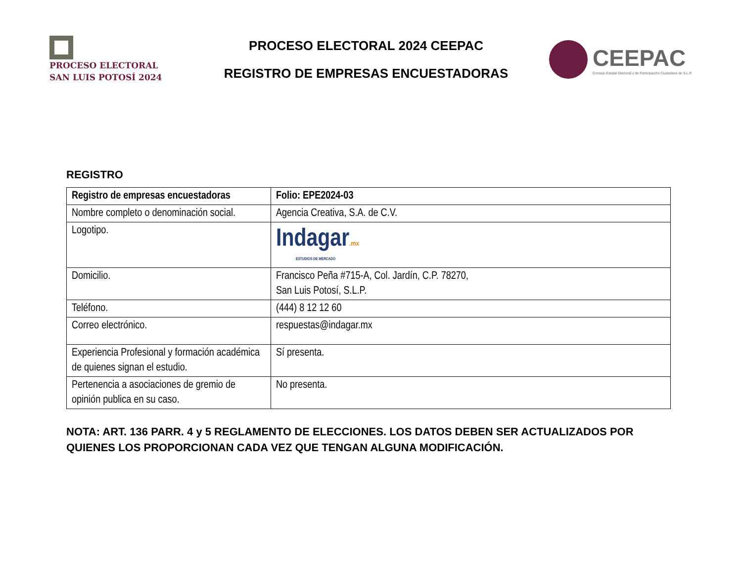PROCESO ELECTORAL
SAN LUIS POTOSÍ 2024
PROCESO ELECTORAL 2024 CEEPAC
REGISTRO DE EMPRESAS ENCUESTADORAS
CEEPAC
Consejo Estatal Electoral y de Participación Ciudadana de S.L.P.
REGISTRO
| Registro de empresas encuestadoras | Folio: EPE2024-03 |
| --- | --- |
| Nombre completo o denominación social. | Agencia Creativa, S.A. de C.V. |
| Logotipo. | Indagar .mx ESTUDIOS DE MERCADO |
| Domicilio. | Francisco Peña #715-A, Col. Jardín, C.P. 78270, San Luis Potosí, S.L.P. |
| Teléfono. | (444) 8 12 12 60 |
| Correo electrónico. | respuestas@indagar.mx |
| Experiencia Profesional y formación académica de quienes signan el estudio. | Sí presenta. |
| Pertenencia a asociaciones de gremio de opinión publica en su caso. | No presenta. |
NOTA: ART. 136 PARR. 4 y 5 REGLAMENTO DE ELECCIONES. LOS DATOS DEBEN SER ACTUALIZADOS POR QUIENES LOS PROPORCIONAN CADA VEZ QUE TENGAN ALGUNA MODIFICACIÓN.